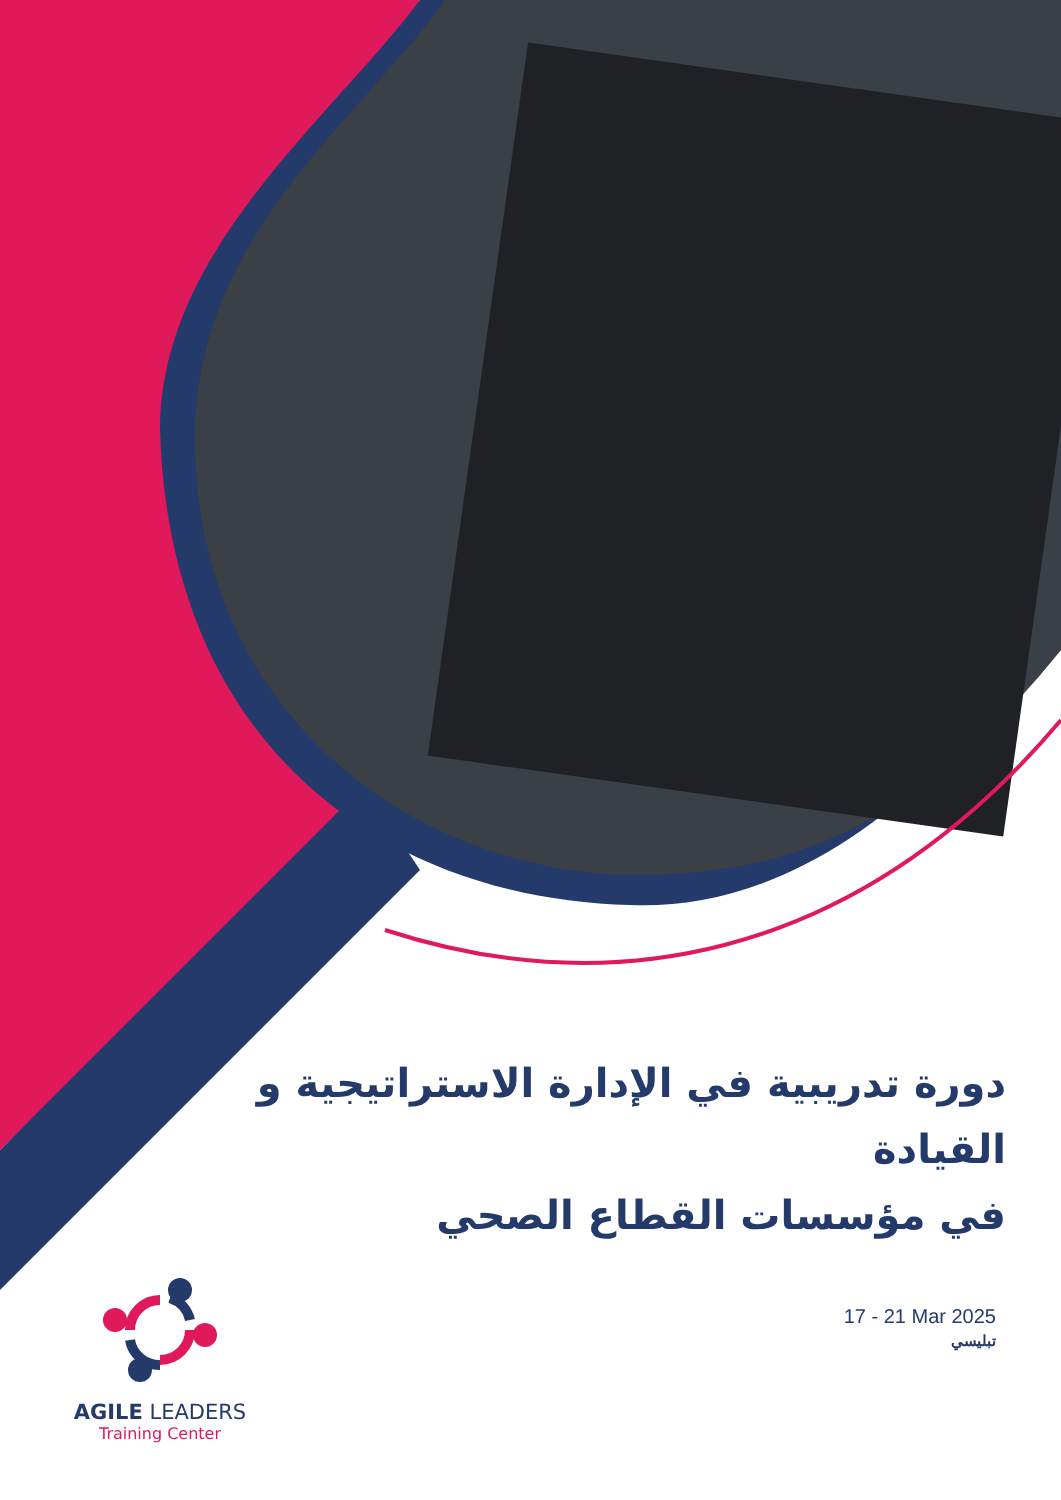دورة تدريبية في الإدارة الاستراتيجية و القيادة
في مؤسسات القطاع الصحي
17 - 21 Mar 2025
تبليسي
AGILE LEADERS
Training Center